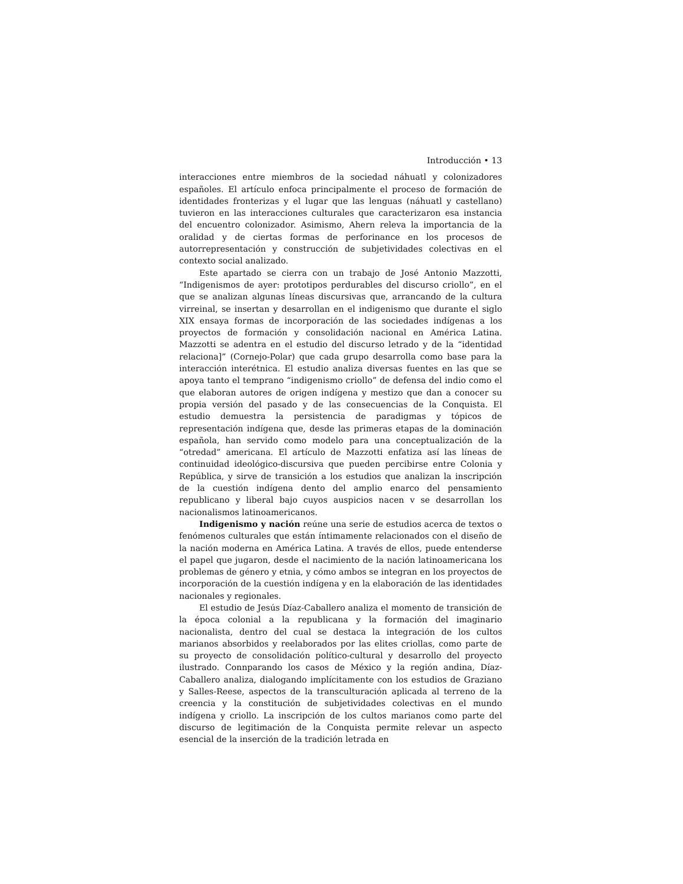Introducción • 13
interacciones entre miembros de la sociedad náhuatl y colonizadores españoles. El artículo enfoca principalmente el proceso de formación de identidades fronterizas y el lugar que las lenguas (náhuatl y castellano) tuvieron en las interacciones culturales que caracterizaron esa instancia del encuentro colonizador. Asimismo, Ahern releva la importancia de la oralidad y de ciertas formas de perforinance en los procesos de autorrepresentación y construcción de subjetividades colectivas en el contexto social analizado.
Este apartado se cierra con un trabajo de José Antonio Mazzotti, “Indigenismos de ayer: prototipos perdurables del discurso criollo”, en el que se analizan algunas líneas discursivas que, arrancando de la cultura virreinal, se insertan y desarrollan en el indigenismo que durante el siglo XIX ensaya formas de incorporación de las sociedades indígenas a los proyectos de formación y consolidación nacional en América Latina. Mazzotti se adentra en el estudio del discurso letrado y de la “identidad relaciona]” (Cornejo-Polar) que cada grupo desarrolla como base para la interacción interétnica. El estudio analiza diversas fuentes en las que se apoya tanto el temprano “indigenismo criollo” de defensa del indio como el que elaboran autores de origen indígena y mestizo que dan a conocer su propia versión del pasado y de las consecuencias de la Conquista. El estudio demuestra la persistencia de paradigmas y tópicos de representación indígena que, desde las primeras etapas de la dominación española, han servido como modelo para una conceptualización de la “otredad” americana. El artículo de Mazzotti enfatiza así las líneas de continuidad ideológico-discursiva que pueden percibirse entre Colonia y República, y sirve de transición a los estudios que analizan la inscripción de la cuestión indígena dento del amplio enarco del pensamiento republicano y liberal bajo cuyos auspicios nacen v se desarrollan los nacionalismos latinoamericanos.
Indigenismo y nación reúne una serie de estudios acerca de textos o fenómenos culturales que están íntimamente relacionados con el diseño de la nación moderna en América Latina. A través de ellos, puede entenderse el papel que jugaron, desde el nacimiento de la nación latinoamericana los problemas de género y etnia, y cómo ambos se integran en los proyectos de incorporación de la cuestión indígena y en la elaboración de las identidades nacionales y regionales.
El estudio de Jesús Díaz-Caballero analiza el momento de transición de la época colonial a la republicana y la formación del imaginario nacionalista, dentro del cual se destaca la integración de los cultos marianos absorbidos y reelaborados por las elites criollas, como parte de su proyecto de consolidación político-cultural y desarrollo del proyecto ilustrado. Connparando los casos de México y la región andina, Díaz-Caballero analiza, dialogando implícitamente con los estudios de Graziano y Salles-Reese, aspectos de la transculturación aplicada al terreno de la creencia y la constitución de subjetividades colectivas en el mundo indígena y criollo. La inscripción de los cultos marianos como parte del discurso de legitimación de la Conquista permite relevar un aspecto esencial de la inserción de la tradición letrada en